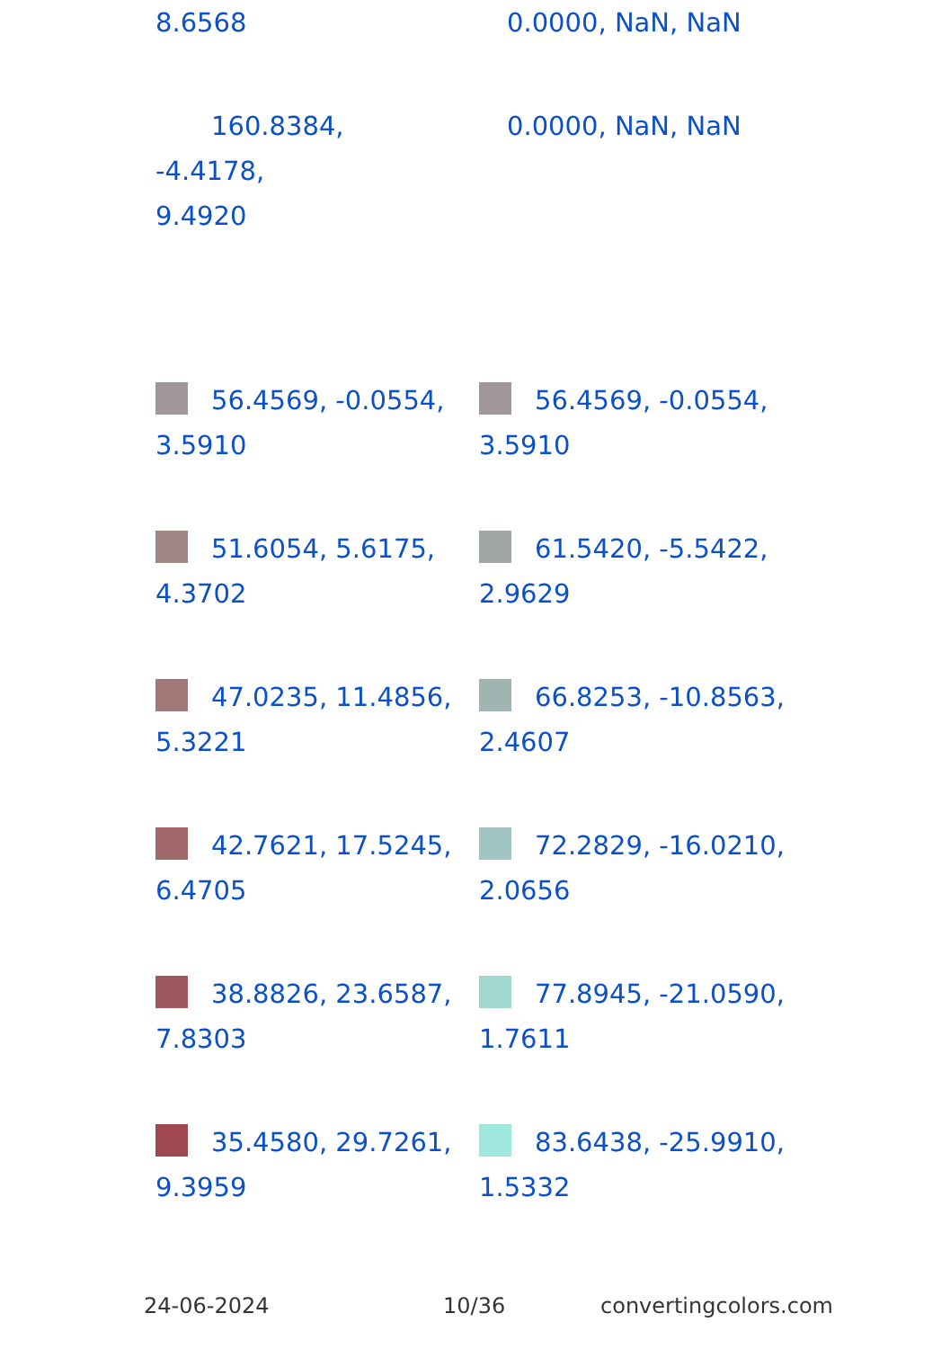8.6568 0.0000, NaN, NaN
160.8384, -4.4178,
9.4920
0.0000, NaN, NaN
56.4569, -0.0554,
3.5910
56.4569, -0.0554,
3.5910
51.6054, 5.6175,
4.3702
61.5420, -5.5422,
2.9629
47.0235, 11.4856,
5.3221
66.8253, -10.8563,
2.4607
42.7621, 17.5245,
6.4705
72.2829, -16.0210,
2.0656
38.8826, 23.6587,
7.8303
77.8945, -21.0590,
1.7611
35.4580, 29.7261,
9.3959
83.6438, -25.9910,
1.5332
24-06-2024 10/36 convertingcolors.com